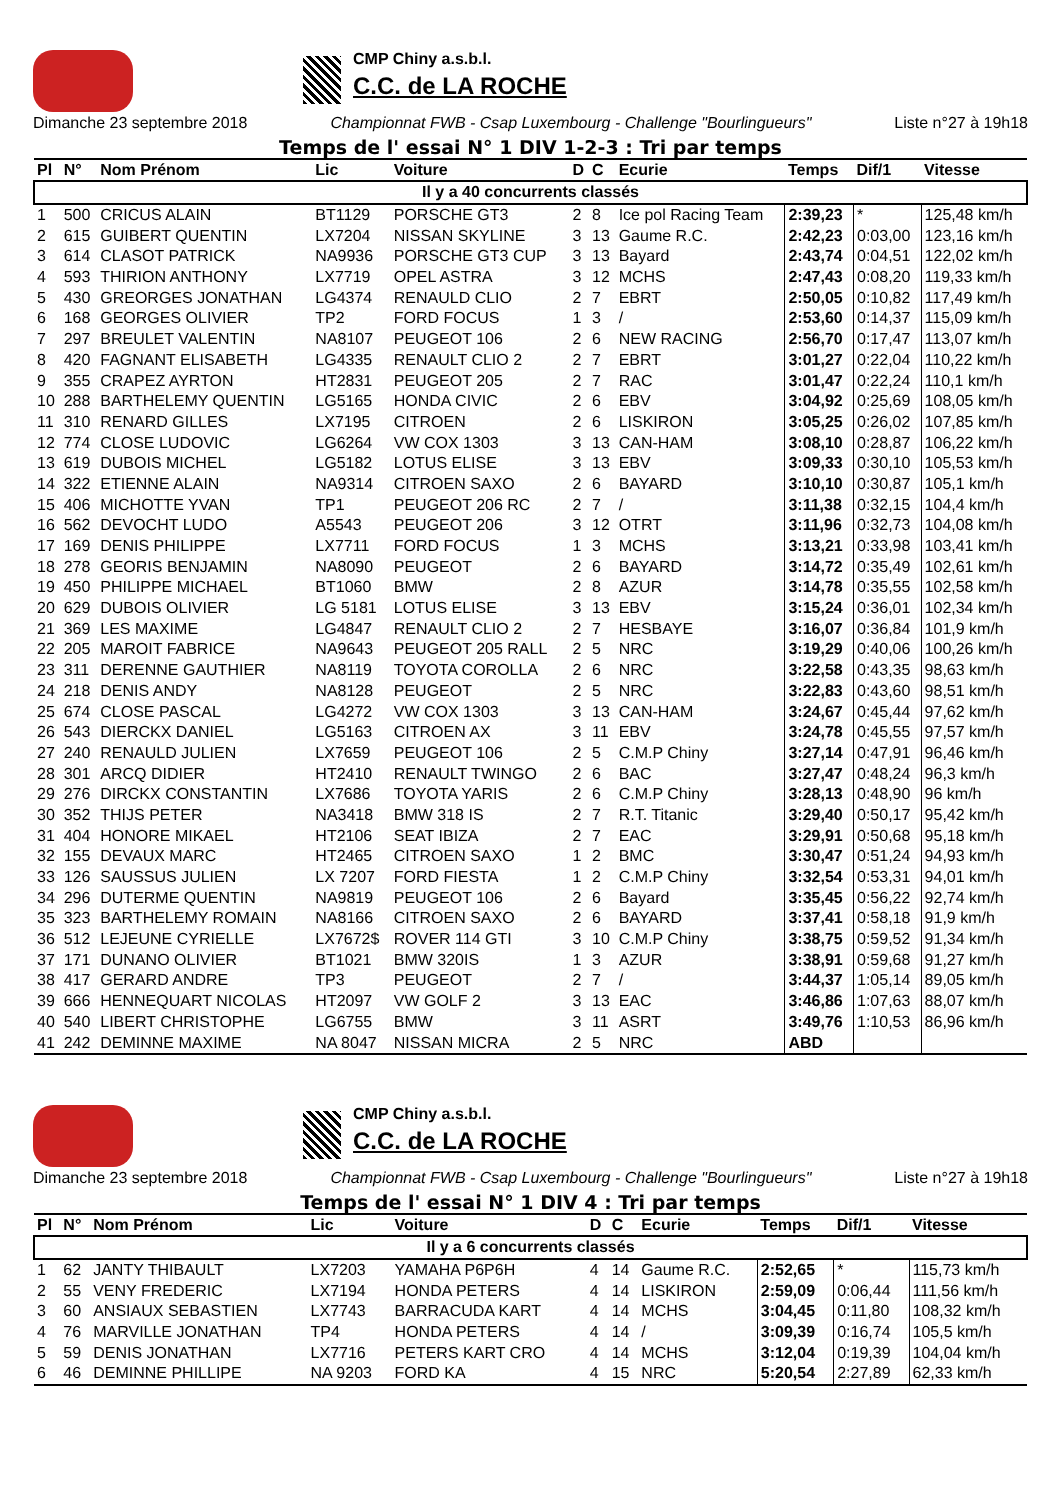CMP Chiny a.s.b.l.
C.C. de LA ROCHE
Dimanche 23 septembre 2018 Championnat FWB - Csap Luxembourg - Challenge "Bourlingueurs" Liste n°27 à 19h18
Temps de l' essai N° 1 DIV 1-2-3 : Tri par temps
| Pl | N° | Nom Prénom | Lic | Voiture | D | C | Ecurie | Temps | Dif/1 | Vitesse |
| --- | --- | --- | --- | --- | --- | --- | --- | --- | --- | --- |
| Il y a 40 concurrents classés | | | | | | | | | | |
| 1 | 500 | CRICUS ALAIN | BT1129 | PORSCHE GT3 | 2 | 8 | Ice pol Racing Team | 2:39,23 | * | 125,48 km/h |
| 2 | 615 | GUIBERT QUENTIN | LX7204 | NISSAN SKYLINE | 3 | 13 | Gaume R.C. | 2:42,23 | 0:03,00 | 123,16 km/h |
| 3 | 614 | CLASOT PATRICK | NA9936 | PORSCHE GT3 CUP | 3 | 13 | Bayard | 2:43,74 | 0:04,51 | 122,02 km/h |
| 4 | 593 | THIRION ANTHONY | LX7719 | OPEL ASTRA | 3 | 12 | MCHS | 2:47,43 | 0:08,20 | 119,33 km/h |
| 5 | 430 | GREORGES JONATHAN | LG4374 | RENAULD CLIO | 2 | 7 | EBRT | 2:50,05 | 0:10,82 | 117,49 km/h |
| 6 | 168 | GEORGES OLIVIER | TP2 | FORD FOCUS | 1 | 3 | / | 2:53,60 | 0:14,37 | 115,09 km/h |
| 7 | 297 | BREULET VALENTIN | NA8107 | PEUGEOT 106 | 2 | 6 | NEW RACING | 2:56,70 | 0:17,47 | 113,07 km/h |
| 8 | 420 | FAGNANT ELISABETH | LG4335 | RENAULT CLIO 2 | 2 | 7 | EBRT | 3:01,27 | 0:22,04 | 110,22 km/h |
| 9 | 355 | CRAPEZ AYRTON | HT2831 | PEUGEOT 205 | 2 | 7 | RAC | 3:01,47 | 0:22,24 | 110,1 km/h |
| 10 | 288 | BARTHELEMY QUENTIN | LG5165 | HONDA CIVIC | 2 | 6 | EBV | 3:04,92 | 0:25,69 | 108,05 km/h |
| 11 | 310 | RENARD GILLES | LX7195 | CITROEN | 2 | 6 | LISKIRON | 3:05,25 | 0:26,02 | 107,85 km/h |
| 12 | 774 | CLOSE LUDOVIC | LG6264 | VW COX 1303 | 3 | 13 | CAN-HAM | 3:08,10 | 0:28,87 | 106,22 km/h |
| 13 | 619 | DUBOIS MICHEL | LG5182 | LOTUS ELISE | 3 | 13 | EBV | 3:09,33 | 0:30,10 | 105,53 km/h |
| 14 | 322 | ETIENNE ALAIN | NA9314 | CITROEN SAXO | 2 | 6 | BAYARD | 3:10,10 | 0:30,87 | 105,1 km/h |
| 15 | 406 | MICHOTTE YVAN | TP1 | PEUGEOT 206 RC | 2 | 7 | / | 3:11,38 | 0:32,15 | 104,4 km/h |
| 16 | 562 | DEVOCHT LUDO | A5543 | PEUGEOT 206 | 3 | 12 | OTRT | 3:11,96 | 0:32,73 | 104,08 km/h |
| 17 | 169 | DENIS PHILIPPE | LX7711 | FORD FOCUS | 1 | 3 | MCHS | 3:13,21 | 0:33,98 | 103,41 km/h |
| 18 | 278 | GEORIS BENJAMIN | NA8090 | PEUGEOT | 2 | 6 | BAYARD | 3:14,72 | 0:35,49 | 102,61 km/h |
| 19 | 450 | PHILIPPE MICHAEL | BT1060 | BMW | 2 | 8 | AZUR | 3:14,78 | 0:35,55 | 102,58 km/h |
| 20 | 629 | DUBOIS OLIVIER | LG 5181 | LOTUS ELISE | 3 | 13 | EBV | 3:15,24 | 0:36,01 | 102,34 km/h |
| 21 | 369 | LES MAXIME | LG4847 | RENAULT CLIO 2 | 2 | 7 | HESBAYE | 3:16,07 | 0:36,84 | 101,9 km/h |
| 22 | 205 | MAROIT FABRICE | NA9643 | PEUGEOT 205 RALL | 2 | 5 | NRC | 3:19,29 | 0:40,06 | 100,26 km/h |
| 23 | 311 | DERENNE GAUTHIER | NA8119 | TOYOTA COROLLA | 2 | 6 | NRC | 3:22,58 | 0:43,35 | 98,63 km/h |
| 24 | 218 | DENIS ANDY | NA8128 | PEUGEOT | 2 | 5 | NRC | 3:22,83 | 0:43,60 | 98,51 km/h |
| 25 | 674 | CLOSE PASCAL | LG4272 | VW COX 1303 | 3 | 13 | CAN-HAM | 3:24,67 | 0:45,44 | 97,62 km/h |
| 26 | 543 | DIERCKX DANIEL | LG5163 | CITROEN AX | 3 | 11 | EBV | 3:24,78 | 0:45,55 | 97,57 km/h |
| 27 | 240 | RENAULD JULIEN | LX7659 | PEUGEOT 106 | 2 | 5 | C.M.P Chiny | 3:27,14 | 0:47,91 | 96,46 km/h |
| 28 | 301 | ARCQ DIDIER | HT2410 | RENAULT TWINGO | 2 | 6 | BAC | 3:27,47 | 0:48,24 | 96,3 km/h |
| 29 | 276 | DIRCKX CONSTANTIN | LX7686 | TOYOTA YARIS | 2 | 6 | C.M.P Chiny | 3:28,13 | 0:48,90 | 96 km/h |
| 30 | 352 | THIJS PETER | NA3418 | BMW 318 IS | 2 | 7 | R.T. Titanic | 3:29,40 | 0:50,17 | 95,42 km/h |
| 31 | 404 | HONORE MIKAEL | HT2106 | SEAT IBIZA | 2 | 7 | EAC | 3:29,91 | 0:50,68 | 95,18 km/h |
| 32 | 155 | DEVAUX MARC | HT2465 | CITROEN SAXO | 1 | 2 | BMC | 3:30,47 | 0:51,24 | 94,93 km/h |
| 33 | 126 | SAUSSUS JULIEN | LX 7207 | FORD FIESTA | 1 | 2 | C.M.P Chiny | 3:32,54 | 0:53,31 | 94,01 km/h |
| 34 | 296 | DUTERME QUENTIN | NA9819 | PEUGEOT 106 | 2 | 6 | Bayard | 3:35,45 | 0:56,22 | 92,74 km/h |
| 35 | 323 | BARTHELEMY ROMAIN | NA8166 | CITROEN SAXO | 2 | 6 | BAYARD | 3:37,41 | 0:58,18 | 91,9 km/h |
| 36 | 512 | LEJEUNE CYRIELLE | LX7672$ | ROVER 114 GTI | 3 | 10 | C.M.P Chiny | 3:38,75 | 0:59,52 | 91,34 km/h |
| 37 | 171 | DUNANO OLIVIER | BT1021 | BMW 320IS | 1 | 3 | AZUR | 3:38,91 | 0:59,68 | 91,27 km/h |
| 38 | 417 | GERARD ANDRE | TP3 | PEUGEOT | 2 | 7 | / | 3:44,37 | 1:05,14 | 89,05 km/h |
| 39 | 666 | HENNEQUART NICOLAS | HT2097 | VW GOLF 2 | 3 | 13 | EAC | 3:46,86 | 1:07,63 | 88,07 km/h |
| 40 | 540 | LIBERT CHRISTOPHE | LG6755 | BMW | 3 | 11 | ASRT | 3:49,76 | 1:10,53 | 86,96 km/h |
| 41 | 242 | DEMINNE MAXIME | NA 8047 | NISSAN MICRA | 2 | 5 | NRC | ABD | | |
CMP Chiny a.s.b.l.
C.C. de LA ROCHE
Dimanche 23 septembre 2018 Championnat FWB - Csap Luxembourg - Challenge "Bourlingueurs" Liste n°27 à 19h18
Temps de l' essai N° 1 DIV 4 : Tri par temps
| Pl | N° | Nom Prénom | Lic | Voiture | D | C | Ecurie | Temps | Dif/1 | Vitesse |
| --- | --- | --- | --- | --- | --- | --- | --- | --- | --- | --- |
| Il y a 6 concurrents classés | | | | | | | | | | |
| 1 | 62 | JANTY THIBAULT | LX7203 | YAMAHA P6P6H | 4 | 14 | Gaume R.C. | 2:52,65 | * | 115,73 km/h |
| 2 | 55 | VENY FREDERIC | LX7194 | HONDA PETERS | 4 | 14 | LISKIRON | 2:59,09 | 0:06,44 | 111,56 km/h |
| 3 | 60 | ANSIAUX SEBASTIEN | LX7743 | BARRACUDA KART | 4 | 14 | MCHS | 3:04,45 | 0:11,80 | 108,32 km/h |
| 4 | 76 | MARVILLE JONATHAN | TP4 | HONDA PETERS | 4 | 14 | / | 3:09,39 | 0:16,74 | 105,5 km/h |
| 5 | 59 | DENIS JONATHAN | LX7716 | PETERS KART CRO | 4 | 14 | MCHS | 3:12,04 | 0:19,39 | 104,04 km/h |
| 6 | 46 | DEMINNE PHILLIPE | NA 9203 | FORD KA | 4 | 15 | NRC | 5:20,54 | 2:27,89 | 62,33 km/h |